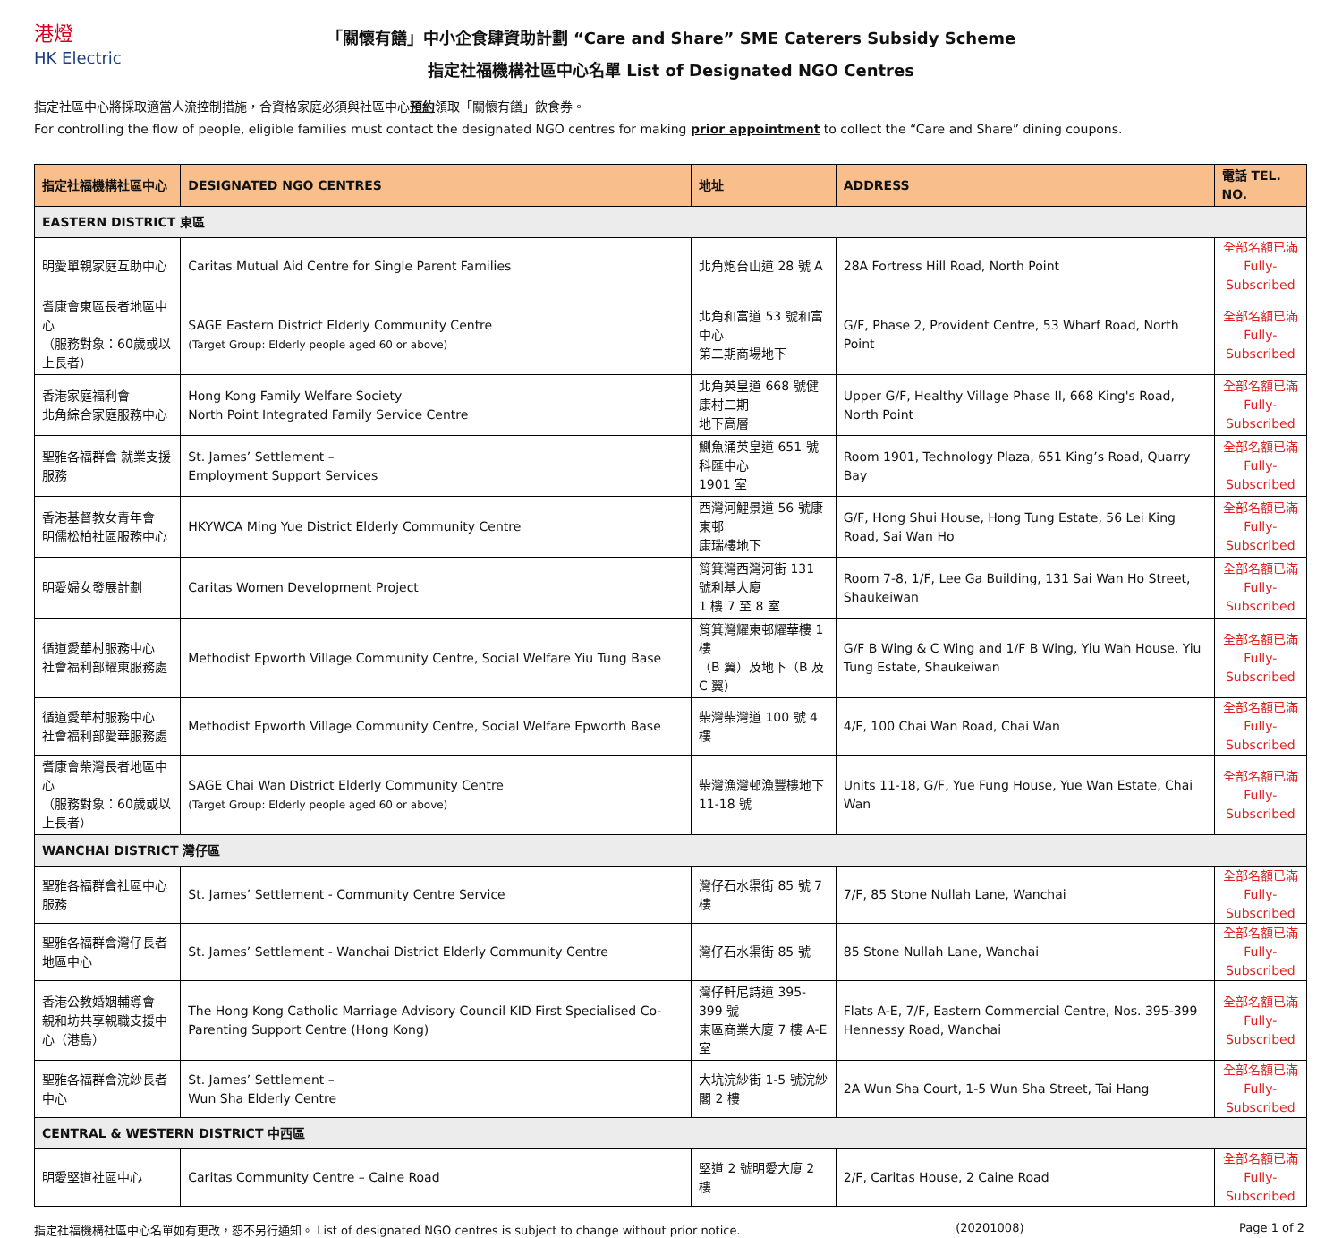港燈
HK Electric
「關懷有饍」中小企食肆資助計劃 “Care and Share” SME Caterers Subsidy Scheme
指定社福機構社區中心名單 List of Designated NGO Centres
指定社區中心將採取適當人流控制措施，合資格家庭必須與社區中心預約領取「關懷有饍」飲食券。
For controlling the flow of people, eligible families must contact the designated NGO centres for making prior appointment to collect the “Care and Share” dining coupons.
| 指定社福機構社區中心 | DESIGNATED NGO CENTRES | 地址 | ADDRESS | 電話 TEL. NO. |
| --- | --- | --- | --- | --- |
| EASTERN DISTRICT 東區 | | | | |
| 明愛單親家庭互助中心 | Caritas Mutual Aid Centre for Single Parent Families | 北角炮台山道 28 號 A | 28A Fortress Hill Road, North Point | 全部名額已滿 Fully-Subscribed |
| 耆康會東區長者地區中心 （服務對象：60歲或以上長者） | SAGE Eastern District Elderly Community Centre (Target Group: Elderly people aged 60 or above) | 北角和富道 53 號和富中心 第二期商場地下 | G/F, Phase 2, Provident Centre, 53 Wharf Road, North Point | 全部名額已滿 Fully-Subscribed |
| 香港家庭福利會 北角綜合家庭服務中心 | Hong Kong Family Welfare Society North Point Integrated Family Service Centre | 北角英皇道 668 號健康村二期 地下高層 | Upper G/F, Healthy Village Phase II, 668 King's Road, North Point | 全部名額已滿 Fully-Subscribed |
| 聖雅各福群會 就業支援服務 | St. James’ Settlement – Employment Support Services | 鰂魚涌英皇道 651 號科匯中心 1901 室 | Room 1901, Technology Plaza, 651 King’s Road, Quarry Bay | 全部名額已滿 Fully-Subscribed |
| 香港基督教女青年會 明儒松柏社區服務中心 | HKYWCA Ming Yue District Elderly Community Centre | 西灣河鯉景道 56 號康東邨 康瑞樓地下 | G/F, Hong Shui House, Hong Tung Estate, 56 Lei King Road, Sai Wan Ho | 全部名額已滿 Fully-Subscribed |
| 明愛婦女發展計劃 | Caritas Women Development Project | 筲箕灣西灣河街 131 號利基大廈 1 樓 7 至 8 室 | Room 7-8, 1/F, Lee Ga Building, 131 Sai Wan Ho Street, Shaukeiwan | 全部名額已滿 Fully-Subscribed |
| 循道愛華村服務中心 社會福利部耀東服務處 | Methodist Epworth Village Community Centre, Social Welfare Yiu Tung Base | 筲箕灣耀東邨耀華樓 1 樓 （B 翼）及地下（B 及 C 翼） | G/F B Wing & C Wing and 1/F B Wing, Yiu Wah House, Yiu Tung Estate, Shaukeiwan | 全部名額已滿 Fully-Subscribed |
| 循道愛華村服務中心 社會福利部愛華服務處 | Methodist Epworth Village Community Centre, Social Welfare Epworth Base | 柴灣柴灣道 100 號 4 樓 | 4/F, 100 Chai Wan Road, Chai Wan | 全部名額已滿 Fully-Subscribed |
| 耆康會柴灣長者地區中心 （服務對象：60歲或以上長者） | SAGE Chai Wan District Elderly Community Centre (Target Group: Elderly people aged 60 or above) | 柴灣漁灣邨漁豐樓地下 11-18 號 | Units 11-18, G/F, Yue Fung House, Yue Wan Estate, Chai Wan | 全部名額已滿 Fully-Subscribed |
| WANCHAI DISTRICT 灣仔區 | | | | |
| 聖雅各福群會社區中心服務 | St. James’ Settlement - Community Centre Service | 灣仔石水渠街 85 號 7 樓 | 7/F, 85 Stone Nullah Lane, Wanchai | 全部名額已滿 Fully-Subscribed |
| 聖雅各福群會灣仔長者地區中心 | St. James’ Settlement - Wanchai District Elderly Community Centre | 灣仔石水渠街 85 號 | 85 Stone Nullah Lane, Wanchai | 全部名額已滿 Fully-Subscribed |
| 香港公教婚姻輔導會 親和坊共享親職支援中心（港島） | The Hong Kong Catholic Marriage Advisory Council KID First Specialised Co-Parenting Support Centre (Hong Kong) | 灣仔軒尼詩道 395-399 號 東區商業大廈 7 樓 A-E 室 | Flats A-E, 7/F, Eastern Commercial Centre, Nos. 395-399 Hennessy Road, Wanchai | 全部名額已滿 Fully-Subscribed |
| 聖雅各福群會浣紗長者中心 | St. James’ Settlement – Wun Sha Elderly Centre | 大坑浣紗街 1-5 號浣紗閣 2 樓 | 2A Wun Sha Court, 1-5 Wun Sha Street, Tai Hang | 全部名額已滿 Fully-Subscribed |
| CENTRAL & WESTERN DISTRICT 中西區 | | | | |
| 明愛堅道社區中心 | Caritas Community Centre – Caine Road | 堅道 2 號明愛大廈 2 樓 | 2/F, Caritas House, 2 Caine Road | 全部名額已滿 Fully-Subscribed |
指定社福機構社區中心名單如有更改，恕不另行通知。 List of designated NGO centres is subject to change without prior notice. (20201008) Page 1 of 2